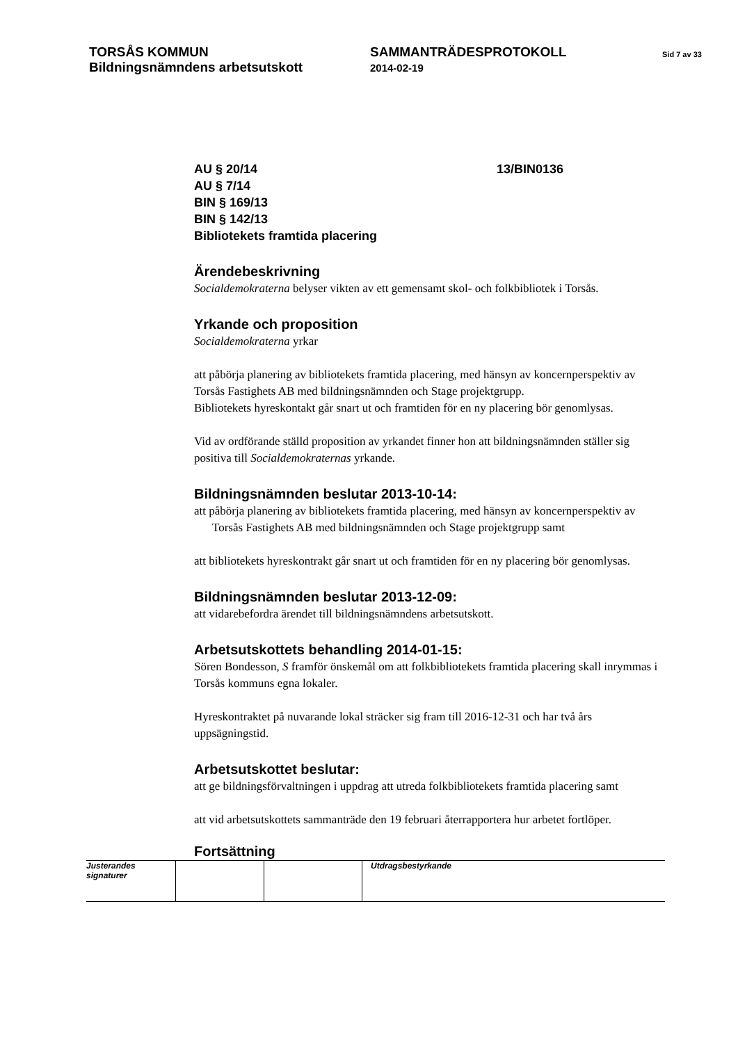TORSÅS KOMMUN
Bildningsnämndens arbetsutskott
SAMMANTRÄDESPROTOKOLL
2014-02-19
Sid 7 av 33
AU § 20/14
AU § 7/14
BIN § 169/13
BIN § 142/13
Bibliotekets framtida placering
13/BIN0136
Ärendebeskrivning
Socialdemokraterna belyser vikten av ett gemensamt skol- och folkbibliotek i Torsås.
Yrkande och proposition
Socialdemokraterna yrkar
att påbörja planering av bibliotekets framtida placering, med hänsyn av koncernperspektiv av Torsås Fastighets AB med bildningsnämnden och Stage projektgrupp.
Bibliotekets hyreskontakt går snart ut och framtiden för en ny placering bör genomlysas.
Vid av ordförande ställd proposition av yrkandet finner hon att bildningsnämnden ställer sig positiva till Socialdemokraternas yrkande.
Bildningsnämnden beslutar 2013-10-14:
att påbörja planering av bibliotekets framtida placering, med hänsyn av koncernperspektiv av Torsås Fastighets AB med bildningsnämnden och Stage projektgrupp samt
att bibliotekets hyreskontrakt går snart ut och framtiden för en ny placering bör genomlysas.
Bildningsnämnden beslutar 2013-12-09:
att vidarebefordra ärendet till bildningsnämndens arbetsutskott.
Arbetsutskottets behandling 2014-01-15:
Sören Bondesson, S framför önskemål om att folkbibliotekets framtida placering skall inrymmas i Torsås kommuns egna lokaler.
Hyreskontraktet på nuvarande lokal sträcker sig fram till 2016-12-31 och har två års uppsägningstid.
Arbetsutskottet beslutar:
att ge bildningsförvaltningen i uppdrag att utreda folkbibliotekets framtida placering samt
att vid arbetsutskottets sammanträde den 19 februari återrapportera hur arbetet fortlöper.
Fortsättning
| Justerandes signaturer | | | Utdragsbestyrkande |